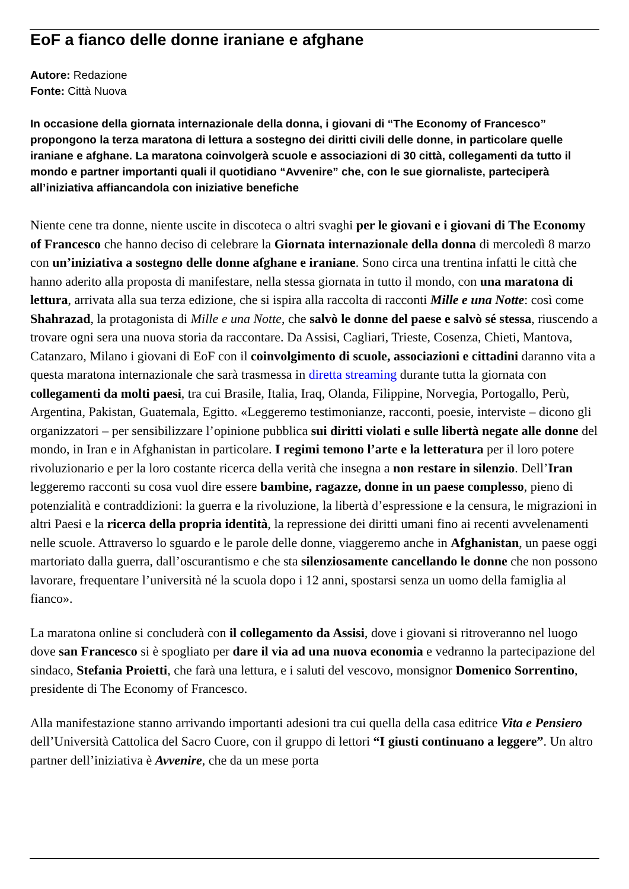EoF a fianco delle donne iraniane e afghane
Autore: Redazione
Fonte: Città Nuova
In occasione della giornata internazionale della donna, i giovani di “The Economy of Francesco” propongono la terza maratona di lettura a sostegno dei diritti civili delle donne, in particolare quelle iraniane e afghane. La maratona coinvolgerà scuole e associazioni di 30 città, collegamenti da tutto il mondo e partner importanti quali il quotidiano “Avvenire” che, con le sue giornaliste, parteciperà all’iniziativa affiancandola con iniziative benefiche
Niente cene tra donne, niente uscite in discoteca o altri svaghi per le giovani e i giovani di The Economy of Francesco che hanno deciso di celebrare la Giornata internazionale della donna di mercoledì 8 marzo con un’iniziativa a sostegno delle donne afghane e iraniane. Sono circa una trentina infatti le città che hanno aderito alla proposta di manifestare, nella stessa giornata in tutto il mondo, con una maratona di lettura, arrivata alla sua terza edizione, che si ispira alla raccolta di racconti Mille e una Notte: così come Shahrazad, la protagonista di Mille e una Notte, che salvò le donne del paese e salvò sé stessa, riuscendo a trovare ogni sera una nuova storia da raccontare. Da Assisi, Cagliari, Trieste, Cosenza, Chieti, Mantova, Catanzaro, Milano i giovani di EoF con il coinvolgimento di scuole, associazioni e cittadini daranno vita a questa maratona internazionale che sarà trasmessa in diretta streaming durante tutta la giornata con collegamenti da molti paesi, tra cui Brasile, Italia, Iraq, Olanda, Filippine, Norvegia, Portogallo, Perù, Argentina, Pakistan, Guatemala, Egitto. «Leggeremo testimonianze, racconti, poesie, interviste – dicono gli organizzatori – per sensibilizzare l’opinione pubblica sui diritti violati e sulle libertà negate alle donne del mondo, in Iran e in Afghanistan in particolare. I regimi temono l’arte e la letteratura per il loro potere rivoluzionario e per la loro costante ricerca della verità che insegna a non restare in silenzio. Dell’Iran leggeremo racconti su cosa vuol dire essere bambine, ragazze, donne in un paese complesso, pieno di potenzialità e contraddizioni: la guerra e la rivoluzione, la libertà d’espressione e la censura, le migrazioni in altri Paesi e la ricerca della propria identità, la repressione dei diritti umani fino ai recenti avvelenamenti nelle scuole. Attraverso lo sguardo e le parole delle donne, viaggeremo anche in Afghanistan, un paese oggi martoriato dalla guerra, dall’oscurantismo e che sta silenziosamente cancellando le donne che non possono lavorare, frequentare l’università né la scuola dopo i 12 anni, spostarsi senza un uomo della famiglia al fianco».
La maratona online si concluderà con il collegamento da Assisi, dove i giovani si ritroveranno nel luogo dove san Francesco si è spogliato per dare il via ad una nuova economia e vedranno la partecipazione del sindaco, Stefania Proietti, che farà una lettura, e i saluti del vescovo, monsignor Domenico Sorrentino, presidente di The Economy of Francesco.
Alla manifestazione stanno arrivando importanti adesioni tra cui quella della casa editrice Vita e Pensiero dell’Università Cattolica del Sacro Cuore, con il gruppo di lettori “I giusti continuano a leggere”. Un altro partner dell’iniziativa è Avvenire, che da un mese porta